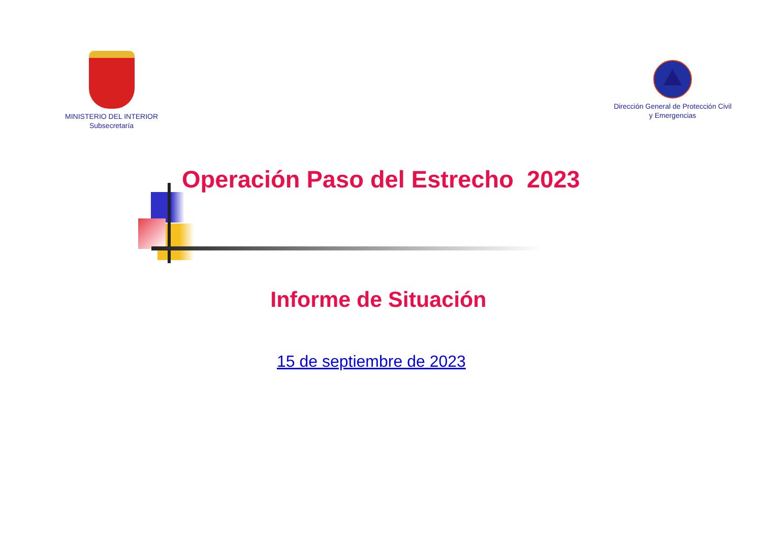MINISTERIO DEL INTERIOR
Subsecretaría
Dirección General de Protección Civil
y Emergencias
Operación Paso del Estrecho 2023
Informe de Situación
15 de septiembre de 2023